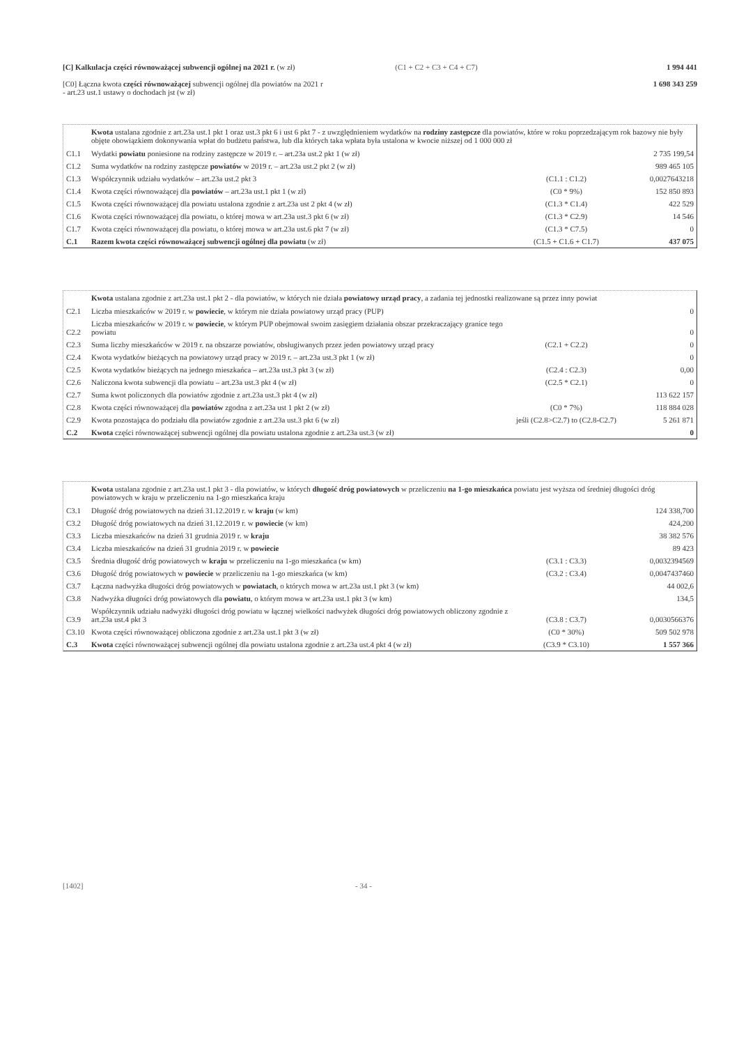[C] Kalkulacja części równoważącej subwencji ogólnej na 2021 r. (w zł)
(C1 + C2 + C3 + C4 + C7) 1 994 441
[C0] Łączna kwota części równoważącej subwencji ogólnej dla powiatów na 2021 r
- art.23 ust.1 ustawy o dochodach jst (w zł)
1 698 343 259
Kwota ustalana zgodnie z art.23a ust.1 pkt 1 oraz ust.3 pkt 6 i ust 6 pkt 7 - z uwzględnieniem wydatków na rodziny zastępcze dla powiatów, które w roku poprzedzającym rok bazowy nie były objęte obowiązkiem dokonywania wpłat do budżetu państwa, lub dla których taka wpłata była ustalona w kwocie niższej od 1 000 000 zł
| C1.1 | Wydatki powiatu poniesione na rodziny zastępcze w 2019 r. – art.23a ust.2 pkt 1 (w zł) | | 2 735 199,54 |
| C1.2 | Suma wydatków na rodziny zastępcze powiatów w 2019 r. – art.23a ust.2 pkt 2 (w zł) | | 989 465 105 |
| C1.3 | Współczynnik udziału wydatków – art.23a ust.2 pkt 3 | (C1.1 : C1.2) | 0,0027643218 |
| C1.4 | Kwota części równoważącej dla powiatów – art.23a ust.1 pkt 1 (w zł) | (C0 * 9%) | 152 850 893 |
| C1.5 | Kwota części równoważącej dla powiatu ustalona zgodnie z art.23a ust 2 pkt 4 (w zł) | (C1.3 * C1.4) | 422 529 |
| C1.6 | Kwota części równoważącej dla powiatu, o której mowa w art.23a ust.3 pkt 6 (w zł) | (C1.3 * C2.9) | 14 546 |
| C1.7 | Kwota części równoważącej dla powiatu, o której mowa w art.23a ust.6 pkt 7 (w zł) | (C1.3 * C7.5) | 0 |
| C.1 | Razem kwota części równoważącej subwencji ogólnej dla powiatu (w zł) | (C1.5 + C1.6 + C1.7) | 437 075 |
Kwota ustalana zgodnie z art.23a ust.1 pkt 2 - dla powiatów, w których nie działa powiatowy urząd pracy, a zadania tej jednostki realizowane są przez inny powiat
| C2.1 | Liczba mieszkańców w 2019 r. w powiecie , w którym nie działa powiatowy urząd pracy (PUP) | | 0 |
| C2.2 | Liczba mieszkańców w 2019 r. w powiecie , w którym PUP obejmował swoim zasięgiem działania obszar przekraczający granice tego powiatu | | 0 |
| C2.3 | Suma liczby mieszkańców w 2019 r. na obszarze powiatów, obsługiwanych przez jeden powiatowy urząd pracy | (C2.1 + C2.2) | 0 |
| C2.4 | Kwota wydatków bieżących na powiatowy urząd pracy w 2019 r. – art.23a ust.3 pkt 1 (w zł) | | 0 |
| C2.5 | Kwota wydatków bieżących na jednego mieszkańca – art.23a ust.3 pkt 3 (w zł) | (C2.4 : C2.3) | 0,00 |
| C2.6 | Naliczona kwota subwencji dla powiatu – art.23a ust.3 pkt 4 (w zł) | (C2.5 * C2.1) | 0 |
| C2.7 | Suma kwot policzonych dla powiatów zgodnie z art.23a ust.3 pkt 4 (w zł) | | 113 622 157 |
| C2.8 | Kwota części równoważącej dla powiatów zgodna z art.23a ust 1 pkt 2 (w zł) | (C0 * 7%) | 118 884 028 |
| C2.9 | Kwota pozostająca do podziału dla powiatów zgodnie z art.23a ust.3 pkt 6 (w zł) | jeśli (C2.8>C2.7) to (C2.8-C2.7) | 5 261 871 |
| C.2 | Kwota części równoważącej subwencji ogólnej dla powiatu ustalona zgodnie z art.23a ust.3 (w zł) | | 0 |
Kwota ustalana zgodnie z art.23a ust.1 pkt 3 - dla powiatów, w których długość dróg powiatowych w przeliczeniu na 1-go mieszkańca powiatu jest wyższa od średniej długości dróg powiatowych w kraju w przeliczeniu na 1-go mieszkańca kraju
| C3.1 | Długość dróg powiatowych na dzień 31.12.2019 r. w kraju (w km) | | 124 338,700 |
| C3.2 | Długość dróg powiatowych na dzień 31.12.2019 r. w powiecie (w km) | | 424,200 |
| C3.3 | Liczba mieszkańców na dzień 31 grudnia 2019 r. w kraju | | 38 382 576 |
| C3.4 | Liczba mieszkańców na dzień 31 grudnia 2019 r. w powiecie | | 89 423 |
| C3.5 | Średnia długość dróg powiatowych w kraju w przeliczeniu na 1-go mieszkańca (w km) | (C3.1 : C3.3) | 0,0032394569 |
| C3.6 | Długość dróg powiatowych w powiecie w przeliczeniu na 1-go mieszkańca (w km) | (C3.2 : C3.4) | 0,0047437460 |
| C3.7 | Łączna nadwyżka długości dróg powiatowych w powiatach , o których mowa w art.23a ust.1 pkt 3 (w km) | | 44 002,6 |
| C3.8 | Nadwyżka długości dróg powiatowych dla powiatu , o którym mowa w art.23a ust.1 pkt 3 (w km) | | 134,5 |
| C3.9 | Współczynnik udziału nadwyżki długości dróg powiatu w łącznej wielkości nadwyżek długości dróg powiatowych obliczony zgodnie z art.23a ust.4 pkt 3 | (C3.8 : C3.7) | 0,0030566376 |
| C3.10 | Kwota części równoważącej obliczona zgodnie z art.23a ust.1 pkt 3 (w zł) | (C0 * 30%) | 509 502 978 |
| C.3 | Kwota części równoważącej subwencji ogólnej dla powiatu ustalona zgodnie z art.23a ust.4 pkt 4 (w zł) | (C3.9 * C3.10) | 1 557 366 |
[1402] - 34 -